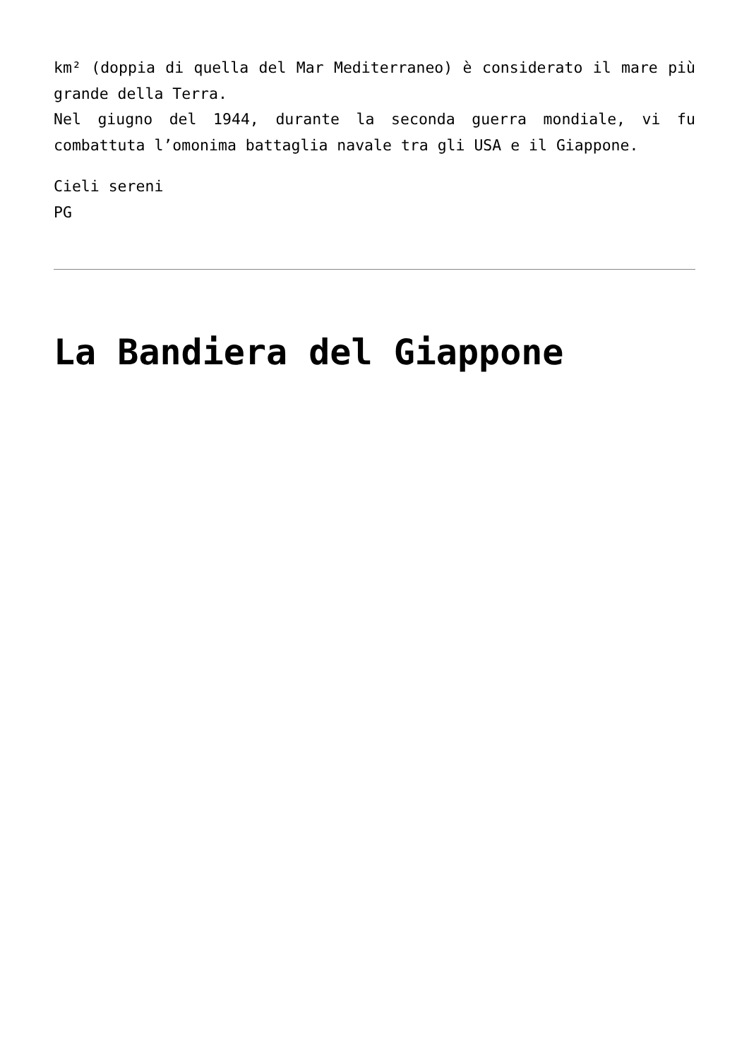km² (doppia di quella del Mar Mediterraneo) è considerato il mare più grande della Terra.
Nel giugno del 1944, durante la seconda guerra mondiale, vi fu combattuta l’omonima battaglia navale tra gli USA e il Giappone.
Cieli sereni
PG
La Bandiera del Giappone